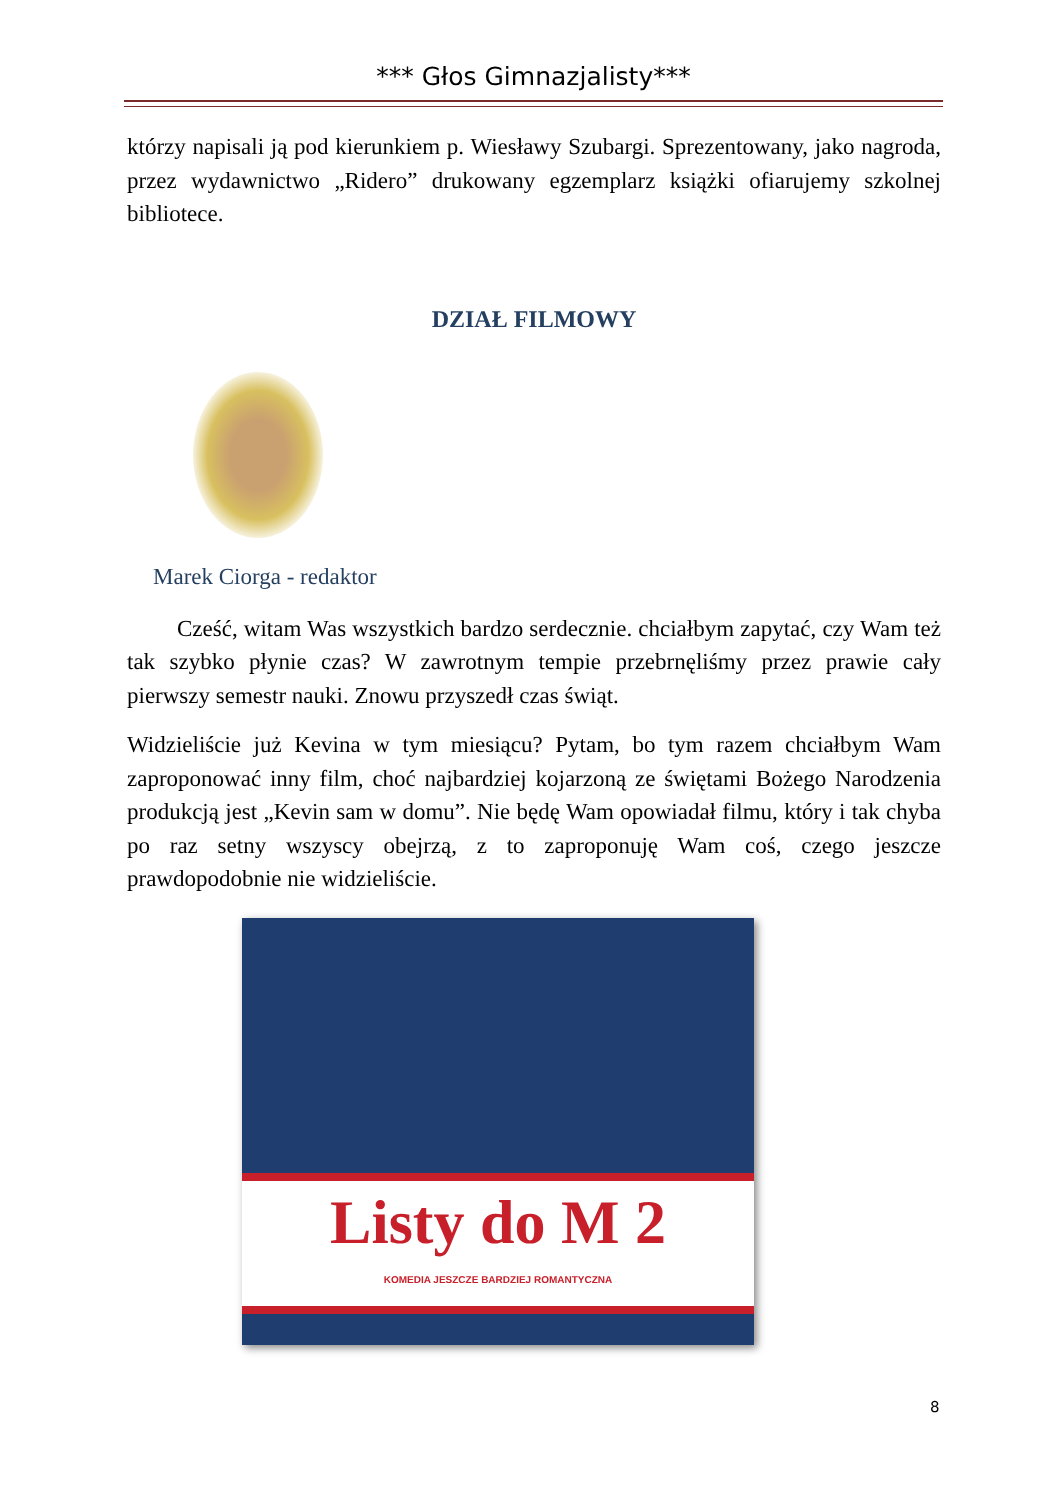*** Głos Gimnazjalisty***
którzy napisali ją pod kierunkiem p. Wiesławy Szubargi. Sprezentowany, jako nagroda, przez wydawnictwo „Ridero” drukowany egzemplarz książki ofiarujemy szkolnej bibliotece.
DZIAŁ FILMOWY
Marek Ciorga - redaktor
Cześć, witam Was wszystkich bardzo serdecznie. chciałbym zapytać, czy Wam też tak szybko płynie czas? W zawrotnym tempie przebrnęliśmy przez prawie cały pierwszy semestr nauki. Znowu przyszedł czas świąt.
Widzieliście już Kevina w tym miesiącu? Pytam, bo tym razem chciałbym Wam zaproponować inny film, choć najbardziej kojarzoną ze świętami Bożego Narodzenia produkcją jest „Kevin sam w domu”. Nie będę Wam opowiadał filmu, który i tak chyba po raz setny wszyscy obejrzą, z to zaproponuję Wam coś, czego jeszcze prawdopodobnie nie widzieliście.
Listy do M 2
KOMEDIA JESZCZE BARDZIEJ ROMANTYCZNA
8